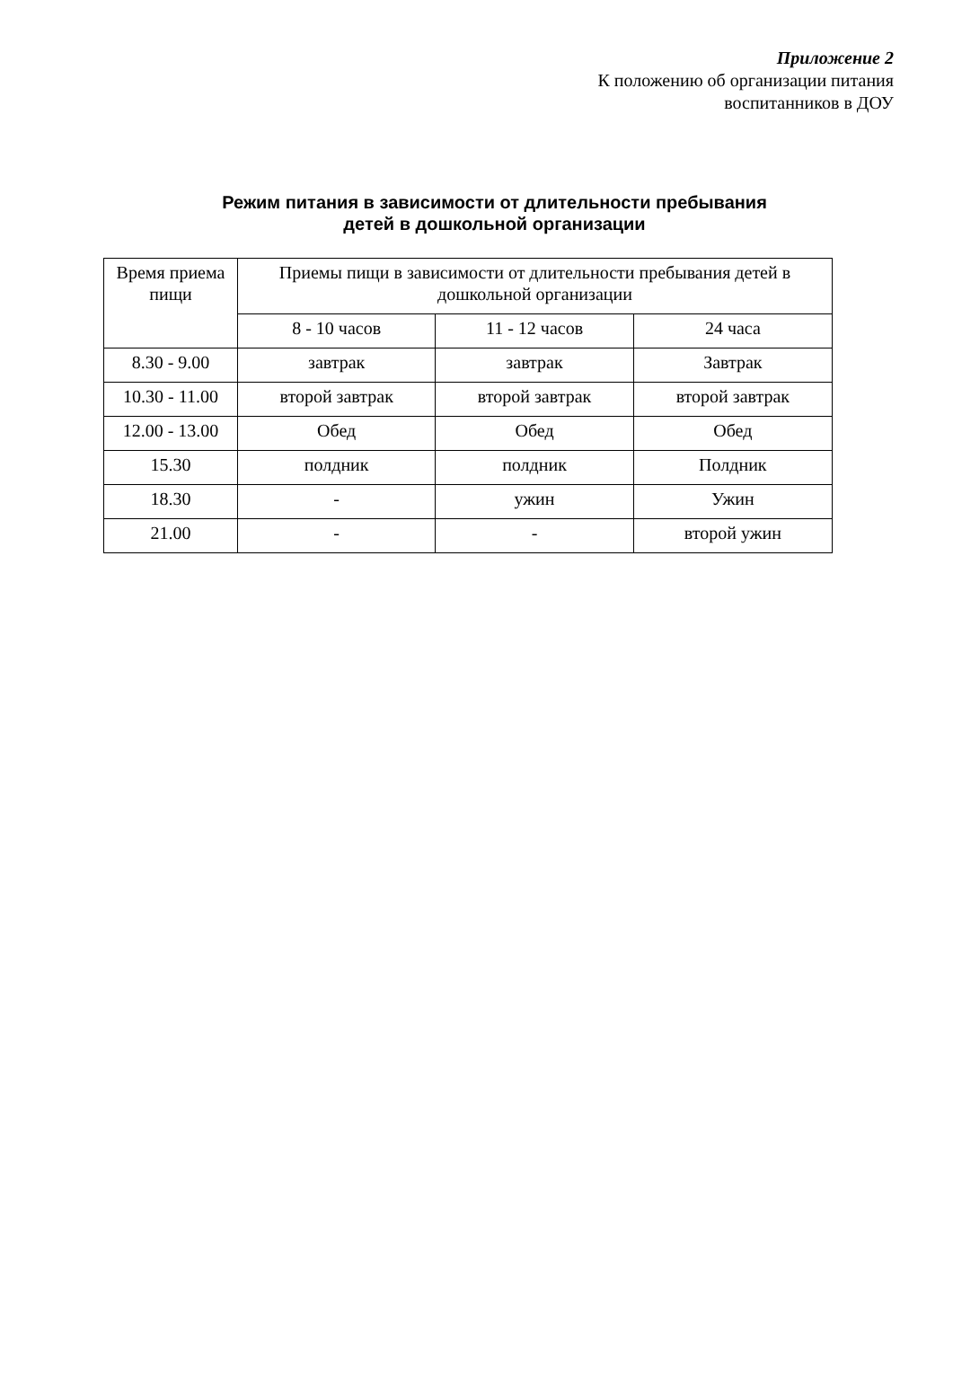Приложение 2
К положению об организации питания
воспитанников в ДОУ
Режим питания в зависимости от длительности пребывания
детей в дошкольной организации
| Время приема пищи | Приемы пищи в зависимости от длительности пребывания детей в дошкольной организации | | |
| --- | --- | --- | --- |
| | 8 - 10 часов | 11 - 12 часов | 24 часа |
| 8.30 - 9.00 | завтрак | завтрак | Завтрак |
| 10.30 - 11.00 | второй завтрак | второй завтрак | второй завтрак |
| 12.00 - 13.00 | Обед | Обед | Обед |
| 15.30 | полдник | полдник | Полдник |
| 18.30 | - | ужин | Ужин |
| 21.00 | - | - | второй ужин |